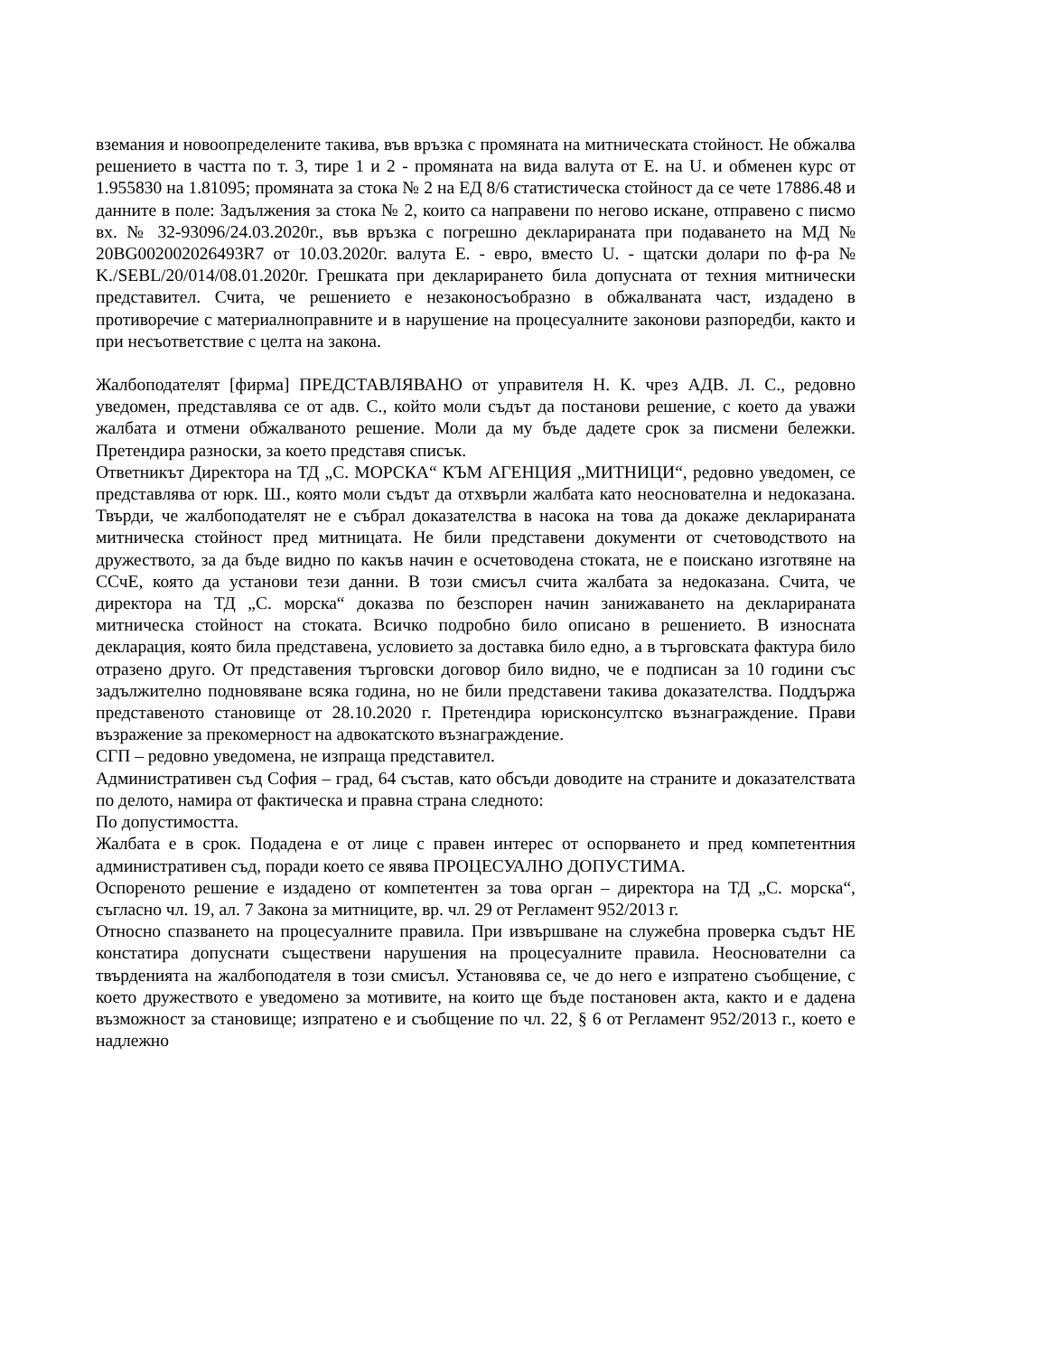вземания и новоопределените такива, във връзка с промяната на митническата стойност. Не обжалва решението в частта по т. 3, тире 1 и 2 - промяната на вида валута от Е. на U. и обменен курс от 1.955830 на 1.81095; промяната за стока № 2 на ЕД 8/6 статистическа стойност да се чете 17886.48 и данните в поле: Задължения за стока № 2, които са направени по негово искане, отправено с писмо вх. № 32-93096/24.03.2020г., във връзка с погрешно декларираната при подаването на МД № 20BG002002026493R7 от 10.03.2020г. валута Е. - евро, вместо U. - щатски долари по ф-ра № K./SEBL/20/014/08.01.2020г. Грешката при декларирането била допусната от техния митнически представител. Счита, че решението е незаконосъобразно в обжалваната част, издадено в противоречие с материалноправните и в нарушение на процесуалните законови разпоредби, както и при несъответствие с целта на закона.
Жалбоподателят [фирма] ПРЕДСТАВЛЯВАНО от управителя Н. К. чрез АДВ. Л. С., редовно уведомен, представлява се от адв. С., който моли съдът да постанови решение, с което да уважи жалбата и отмени обжалваното решение. Моли да му бъде дадете срок за писмени бележки. Претендира разноски, за което представя списък.
Ответникът Директора на ТД „С. МОРСКА“ КЪМ АГЕНЦИЯ „МИТНИЦИ“, редовно уведомен, се представлява от юрк. Ш., която моли съдът да отхвърли жалбата като неоснователна и недоказана. Твърди, че жалбоподателят не е събрал доказателства в насока на това да докаже декларираната митническа стойност пред митницата. Не били представени документи от счетоводството на дружеството, за да бъде видно по какъв начин е осчетоводена стоката, не е поискано изготвяне на ССчЕ, която да установи тези данни. В този смисъл счита жалбата за недоказана. Счита, че директора на ТД „С. морска“ доказва по безспорен начин занижаването на декларираната митническа стойност на стоката. Всичко подробно било описано в решението. В износната декларация, която била представена, условието за доставка било едно, а в търговската фактура било отразено друго. От представения търговски договор било видно, че е подписан за 10 години със задължително подновяване всяка година, но не били представени такива доказателства. Поддържа представеното становище от 28.10.2020 г. Претендира юрисконсултско възнаграждение. Прави възражение за прекомерност на адвокатското възнаграждение.
СГП – редовно уведомена, не изпраща представител.
Административен съд София – град, 64 състав, като обсъди доводите на страните и доказателствата по делото, намира от фактическа и правна страна следното:
По допустимостта.
Жалбата е в срок. Подадена е от лице с правен интерес от оспорването и пред компетентния административен съд, поради което се явява ПРОЦЕСУАЛНО ДОПУСТИМА.
Оспореното решение е издадено от компетентен за това орган – директора на ТД „С. морска“, съгласно чл. 19, ал. 7 Закона за митниците, вр. чл. 29 от Регламент 952/2013 г.
Относно спазването на процесуалните правила. При извършване на служебна проверка съдът НЕ констатира допуснати съществени нарушения на процесуалните правила. Неоснователни са твърденията на жалбоподателя в този смисъл. Установява се, че до него е изпратено съобщение, с което дружеството е уведомено за мотивите, на които ще бъде постановен акта, както и е дадена възможност за становище; изпратено е и съобщение по чл. 22, § 6 от Регламент 952/2013 г., което е надлежно